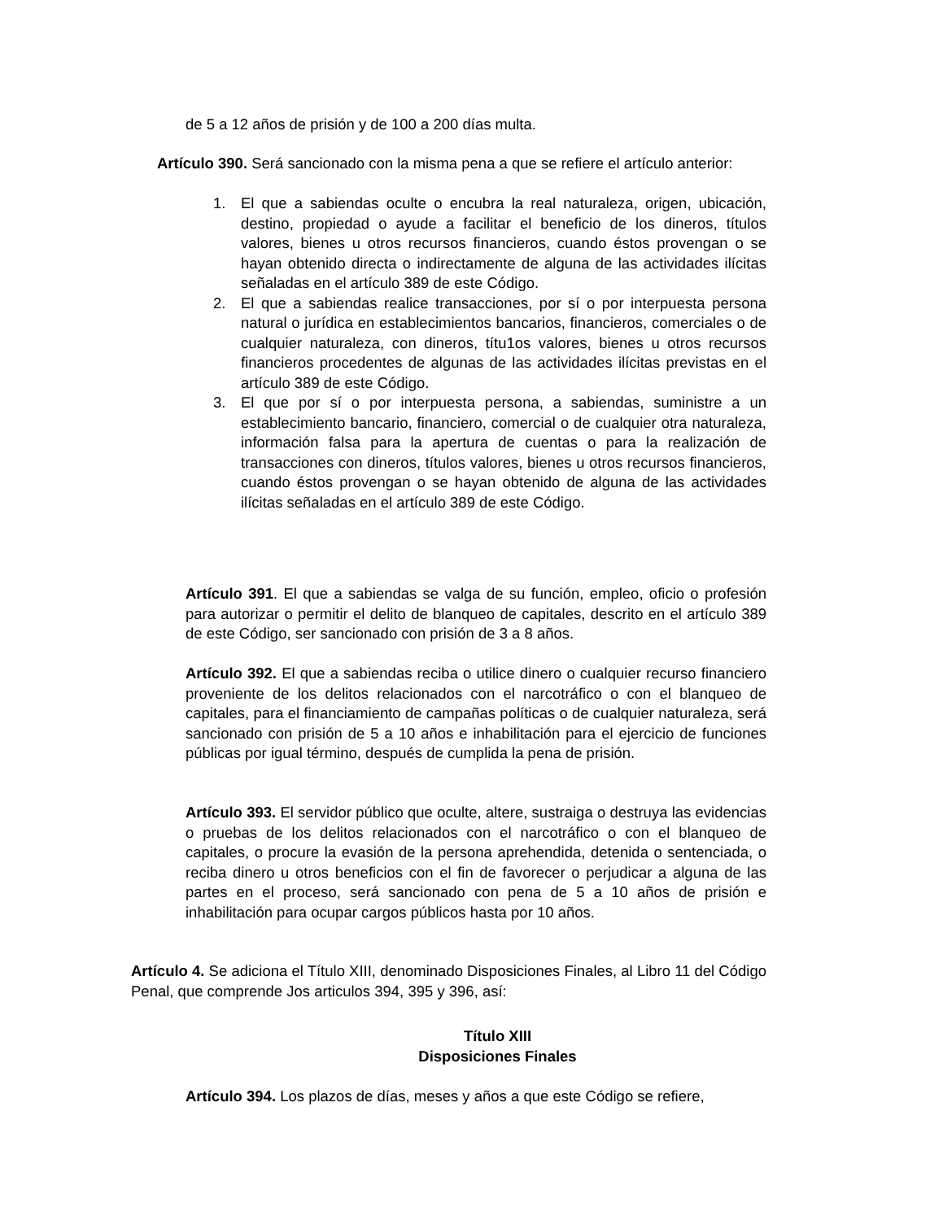de 5 a 12 años de prisión y de 100 a 200 días multa.
Artículo 390. Será sancionado con la misma pena a que se refiere el artículo anterior:
1. El que a sabiendas oculte o encubra la real naturaleza, origen, ubicación, destino, propiedad o ayude a facilitar el beneficio de los dineros, títulos valores, bienes u otros recursos financieros, cuando éstos provengan o se hayan obtenido directa o indirectamente de alguna de las actividades ilícitas señaladas en el artículo 389 de este Código.
2. El que a sabiendas realice transacciones, por sí o por interpuesta persona natural o jurídica en establecimientos bancarios, financieros, comerciales o de cualquier naturaleza, con dineros, títu1os valores, bienes u otros recursos financieros procedentes de algunas de las actividades ilícitas previstas en el artículo 389 de este Código.
3. El que por sí o por interpuesta persona, a sabiendas, suministre a un establecimiento bancario, financiero, comercial o de cualquier otra naturaleza, información falsa para la apertura de cuentas o para la realización de transacciones con dineros, títulos valores, bienes u otros recursos financieros, cuando éstos provengan o se hayan obtenido de alguna de las actividades ilícitas señaladas en el artículo 389 de este Código.
Artículo 391. El que a sabiendas se valga de su función, empleo, oficio o profesión para autorizar o permitir el delito de blanqueo de capitales, descrito en el artículo 389 de este Código, ser sancionado con prisión de 3 a 8 años.
Artículo 392. El que a sabiendas reciba o utilice dinero o cualquier recurso financiero proveniente de los delitos relacionados con el narcotráfico o con el blanqueo de capitales, para el financiamiento de campañas políticas o de cualquier naturaleza, será sancionado con prisión de 5 a 10 años e inhabilitación para el ejercicio de funciones públicas por igual término, después de cumplida la pena de prisión.
Artículo 393. El servidor público que oculte, altere, sustraiga o destruya las evidencias o pruebas de los delitos relacionados con el narcotráfico o con el blanqueo de capitales, o procure la evasión de la persona aprehendida, detenida o sentenciada, o reciba dinero u otros beneficios con el fin de favorecer o perjudicar a alguna de las partes en el proceso, será sancionado con pena de 5 a 10 años de prisión e inhabilitación para ocupar cargos públicos hasta por 10 años.
Artículo 4. Se adiciona el Título XIII, denominado Disposiciones Finales, al Libro 11 del Código Penal, que comprende Jos articulos 394, 395 y 396, así:
Título XIII
Disposiciones Finales
Artículo 394. Los plazos de días, meses y años a que este Código se refiere,